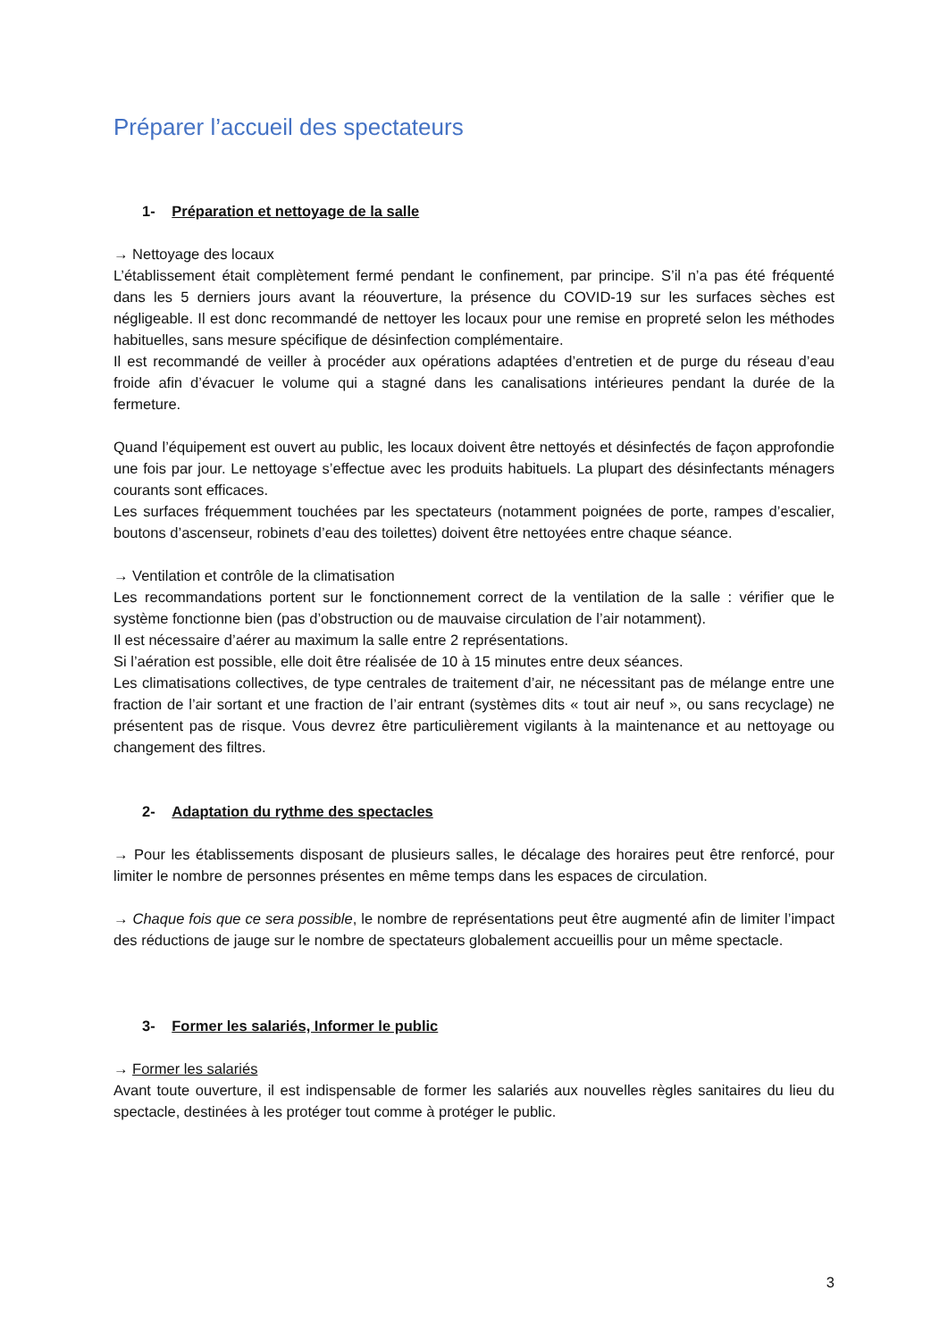Préparer l’accueil des spectateurs
1- Préparation et nettoyage de la salle
→ Nettoyage des locaux
L’établissement était complètement fermé pendant le confinement, par principe. S’il n’a pas été fréquenté dans les 5 derniers jours avant la réouverture, la présence du COVID-19 sur les surfaces sèches est négligeable. Il est donc recommandé de nettoyer les locaux pour une remise en propreté selon les méthodes habituelles, sans mesure spécifique de désinfection complémentaire.
Il est recommandé de veiller à procéder aux opérations adaptées d’entretien et de purge du réseau d’eau froide afin d’évacuer le volume qui a stagné dans les canalisations intérieures pendant la durée de la fermeture.
Quand l’équipement est ouvert au public, les locaux doivent être nettoyés et désinfectés de façon approfondie une fois par jour. Le nettoyage s’effectue avec les produits habituels. La plupart des désinfectants ménagers courants sont efficaces.
Les surfaces fréquemment touchées par les spectateurs (notamment poignées de porte, rampes d’escalier, boutons d’ascenseur, robinets d’eau des toilettes) doivent être nettoyées entre chaque séance.
→ Ventilation et contrôle de la climatisation
Les recommandations portent sur le fonctionnement correct de la ventilation de la salle : vérifier que le système fonctionne bien (pas d’obstruction ou de mauvaise circulation de l’air notamment).
Il est nécessaire d’aérer au maximum la salle entre 2 représentations.
Si l’aération est possible, elle doit être réalisée de 10 à 15 minutes entre deux séances.
Les climatisations collectives, de type centrales de traitement d’air, ne nécessitant pas de mélange entre une fraction de l’air sortant et une fraction de l’air entrant (systèmes dits « tout air neuf », ou sans recyclage) ne présentent pas de risque. Vous devrez être particulièrement vigilants à la maintenance et au nettoyage ou changement des filtres.
2- Adaptation du rythme des spectacles
→ Pour les établissements disposant de plusieurs salles, le décalage des horaires peut être renforcé, pour limiter le nombre de personnes présentes en même temps dans les espaces de circulation.
→ Chaque fois que ce sera possible, le nombre de représentations peut être augmenté afin de limiter l’impact des réductions de jauge sur le nombre de spectateurs globalement accueillis pour un même spectacle.
3- Former les salariés, Informer le public
→ Former les salariés
Avant toute ouverture, il est indispensable de former les salariés aux nouvelles règles sanitaires du lieu du spectacle, destinées à les protéger tout comme à protéger le public.
3